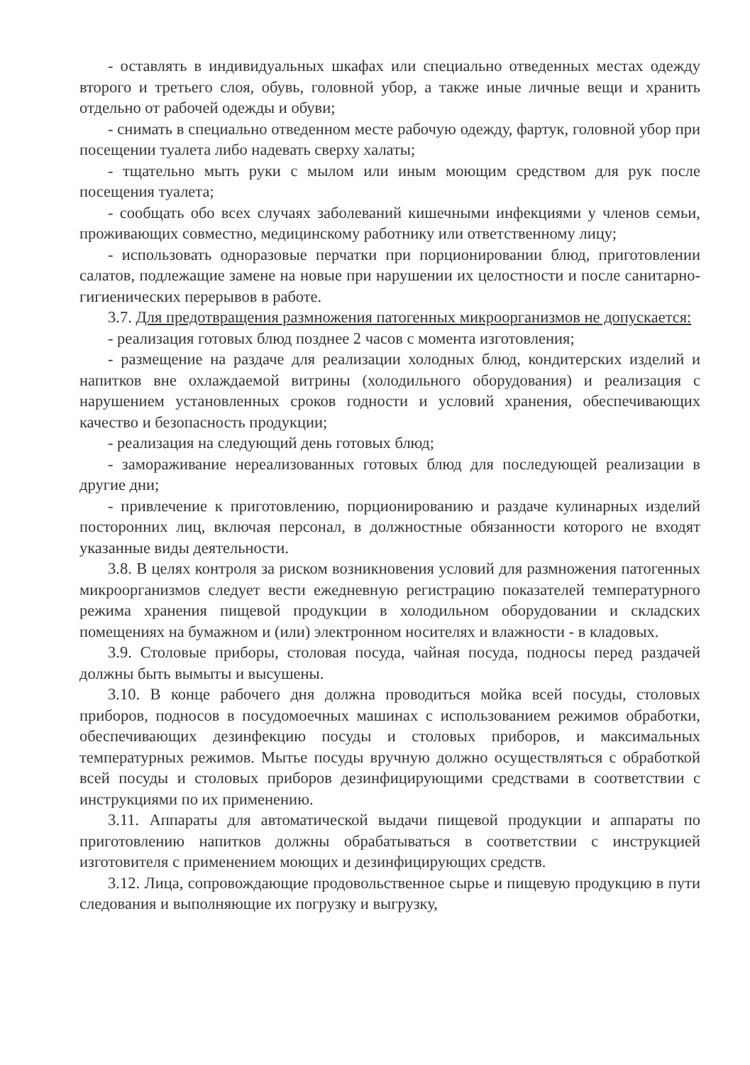- оставлять в индивидуальных шкафах или специально отведенных местах одежду второго и третьего слоя, обувь, головной убор, а также иные личные вещи и хранить отдельно от рабочей одежды и обуви;
- снимать в специально отведенном месте рабочую одежду, фартук, головной убор при посещении туалета либо надевать сверху халаты;
- тщательно мыть руки с мылом или иным моющим средством для рук после посещения туалета;
- сообщать обо всех случаях заболеваний кишечными инфекциями у членов семьи, проживающих совместно, медицинскому работнику или ответственному лицу;
- использовать одноразовые перчатки при порционировании блюд, приготовлении салатов, подлежащие замене на новые при нарушении их целостности и после санитарно-гигиенических перерывов в работе.
3.7. Для предотвращения размножения патогенных микроорганизмов не допускается:
- реализация готовых блюд позднее 2 часов с момента изготовления;
- размещение на раздаче для реализации холодных блюд, кондитерских изделий и напитков вне охлаждаемой витрины (холодильного оборудования) и реализация с нарушением установленных сроков годности и условий хранения, обеспечивающих качество и безопасность продукции;
- реализация на следующий день готовых блюд;
- замораживание нереализованных готовых блюд для последующей реализации в другие дни;
- привлечение к приготовлению, порционированию и раздаче кулинарных изделий посторонних лиц, включая персонал, в должностные обязанности которого не входят указанные виды деятельности.
3.8. В целях контроля за риском возникновения условий для размножения патогенных микроорганизмов следует вести ежедневную регистрацию показателей температурного режима хранения пищевой продукции в холодильном оборудовании и складских помещениях на бумажном и (или) электронном носителях и влажности - в кладовых.
3.9. Столовые приборы, столовая посуда, чайная посуда, подносы перед раздачей должны быть вымыты и высушены.
3.10. В конце рабочего дня должна проводиться мойка всей посуды, столовых приборов, подносов в посудомоечных машинах с использованием режимов обработки, обеспечивающих дезинфекцию посуды и столовых приборов, и максимальных температурных режимов. Мытье посуды вручную должно осуществляться с обработкой всей посуды и столовых приборов дезинфицирующими средствами в соответствии с инструкциями по их применению.
3.11. Аппараты для автоматической выдачи пищевой продукции и аппараты по приготовлению напитков должны обрабатываться в соответствии с инструкцией изготовителя с применением моющих и дезинфицирующих средств.
3.12. Лица, сопровождающие продовольственное сырье и пищевую продукцию в пути следования и выполняющие их погрузку и выгрузку,